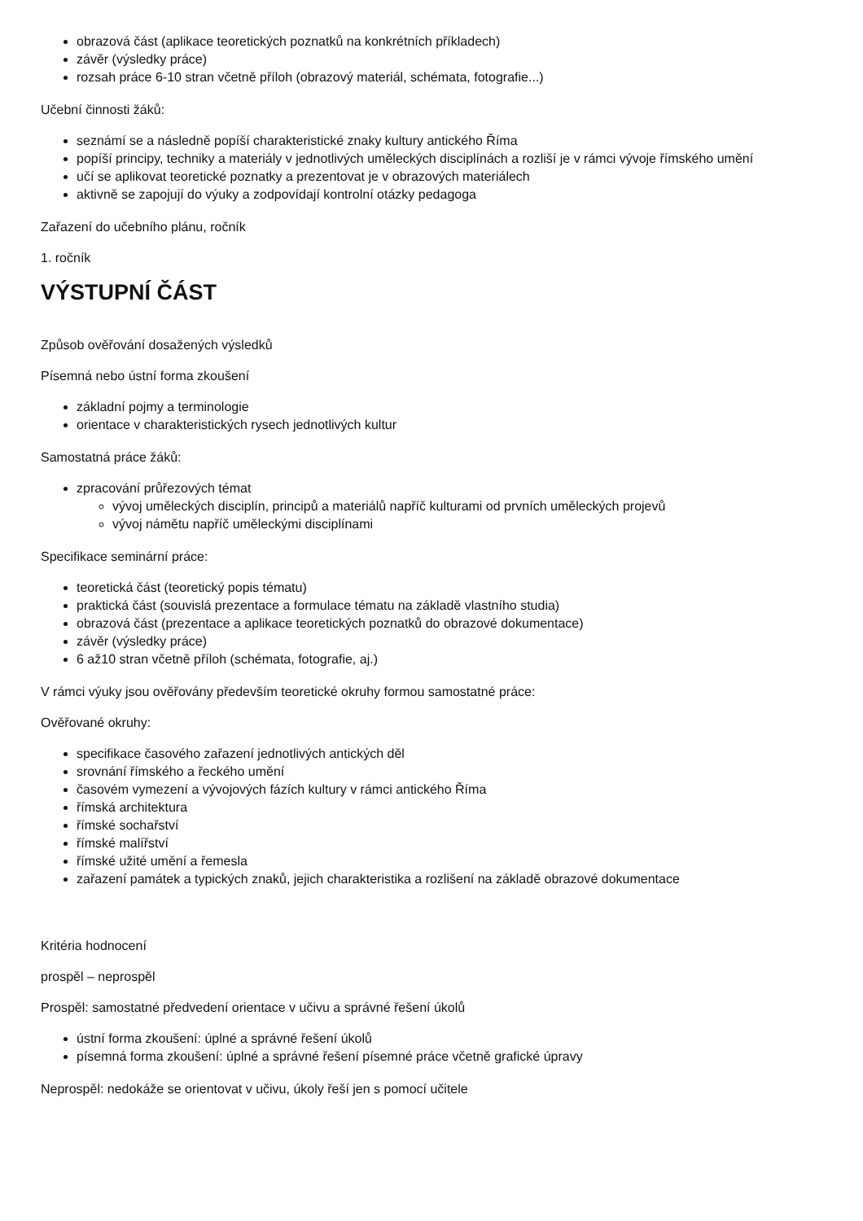obrazová část (aplikace teoretických poznatků na konkrétních příkladech)
závěr (výsledky práce)
rozsah práce 6-10 stran včetně příloh (obrazový materiál, schémata, fotografie...)
Učební činnosti žáků:
seznámí se a následně popíší charakteristické znaky kultury antického Říma
popíší principy, techniky a materiály v jednotlivých uměleckých disciplínách a rozliší je v rámci vývoje římského umění
učí se aplikovat teoretické poznatky a prezentovat je v obrazových materiálech
aktivně se zapojují do výuky a zodpovídají kontrolní otázky pedagoga
Zařazení do učebního plánu, ročník
1. ročník
VÝSTUPNÍ ČÁST
Způsob ověřování dosažených výsledků
Písemná nebo ústní forma zkoušení
základní pojmy a terminologie
orientace v charakteristických rysech jednotlivých kultur
Samostatná práce žáků:
zpracování průřezových témat
vývoj uměleckých disciplín, principů a materiálů napříč kulturami od prvních uměleckých projevů
vývoj námětu napříč uměleckými disciplínami
Specifikace seminární práce:
teoretická část (teoretický popis tématu)
praktická část (souvislá prezentace a formulace tématu na základě vlastního studia)
obrazová část (prezentace a aplikace teoretických poznatků do obrazové dokumentace)
závěr (výsledky práce)
6 až10 stran včetně příloh (schémata, fotografie, aj.)
V rámci výuky jsou ověřovány především teoretické okruhy formou samostatné práce:
Ověřované okruhy:
specifikace časového zařazení jednotlivých antických děl
srovnání římského a řeckého umění
časovém vymezení a vývojových fázích kultury v rámci antického Říma
římská architektura
římské sochařství
římské malířství
římské užité umění a řemesla
zařazení památek a typických znaků, jejich charakteristika a rozlišení na základě obrazové dokumentace
Kritéria hodnocení
prospěl – neprospěl
Prospěl: samostatné předvedení orientace v učivu a správné řešení úkolů
ústní forma zkoušení: úplné a správné řešení úkolů
písemná forma zkoušení: úplné a správné řešení písemné práce včetně grafické úpravy
Neprospěl: nedokáže se orientovat v učivu, úkoly řeší jen s pomocí učitele